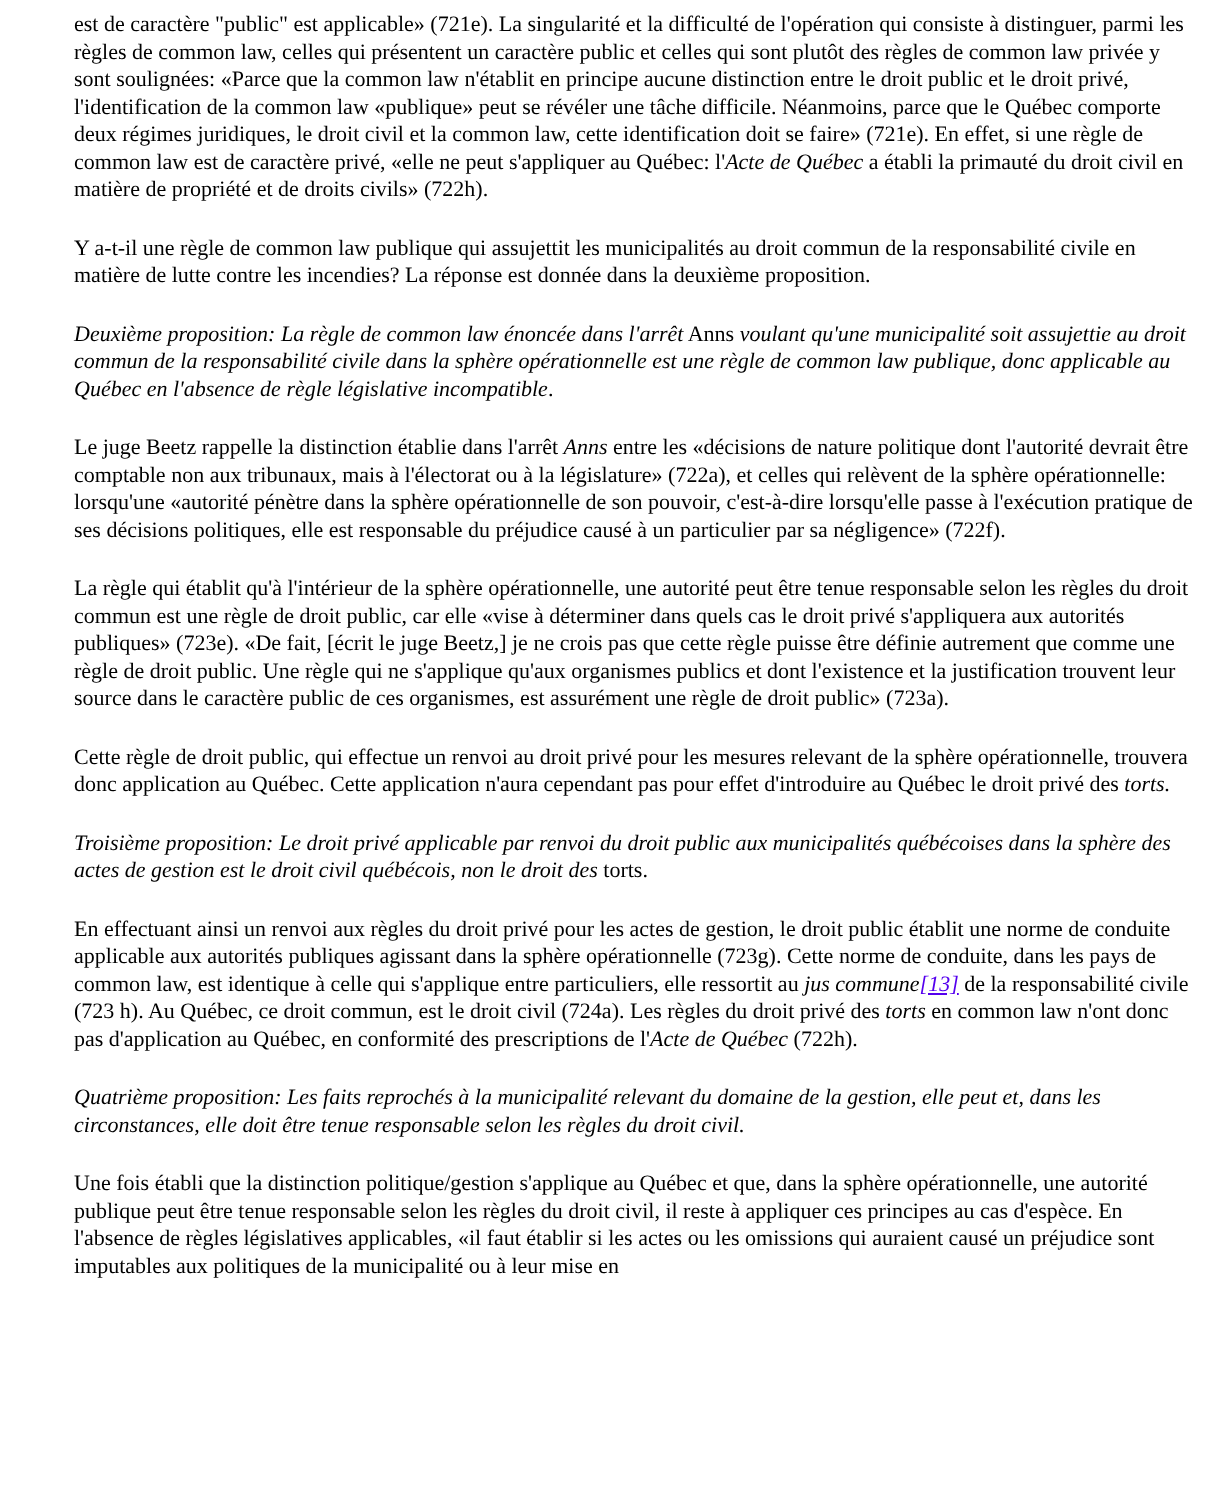est de caractère "public" est applicable» (721e). La singularité et la difficulté de l'opération qui consiste à distinguer, parmi les règles de common law, celles qui présentent un caractère public et celles qui sont plutôt des règles de common law privée y sont soulignées: «Parce que la common law n'établit en principe aucune distinction entre le droit public et le droit privé, l'identification de la common law «publique» peut se révéler une tâche difficile. Néanmoins, parce que le Québec comporte deux régimes juridiques, le droit civil et la common law, cette identification doit se faire» (721e). En effet, si une règle de common law est de caractère privé, «elle ne peut s'appliquer au Québec: l'Acte de Québec a établi la primauté du droit civil en matière de propriété et de droits civils» (722h).
Y a-t-il une règle de common law publique qui assujettit les municipalités au droit commun de la responsabilité civile en matière de lutte contre les incendies? La réponse est donnée dans la deuxième proposition.
Deuxième proposition: La règle de common law énoncée dans l'arrêt Anns voulant qu'une municipalité soit assujettie au droit commun de la responsabilité civile dans la sphère opérationnelle est une règle de common law publique, donc applicable au Québec en l'absence de règle législative incompatible.
Le juge Beetz rappelle la distinction établie dans l'arrêt Anns entre les «décisions de nature politique dont l'autorité devrait être comptable non aux tribunaux, mais à l'électorat ou à la législature» (722a), et celles qui relèvent de la sphère opérationnelle: lorsqu'une «autorité pénètre dans la sphère opérationnelle de son pouvoir, c'est-à-dire lorsqu'elle passe à l'exécution pratique de ses décisions politiques, elle est responsable du préjudice causé à un particulier par sa négligence» (722f).
La règle qui établit qu'à l'intérieur de la sphère opérationnelle, une autorité peut être tenue responsable selon les règles du droit commun est une règle de droit public, car elle «vise à déterminer dans quels cas le droit privé s'appliquera aux autorités publiques» (723e). «De fait, [écrit le juge Beetz,] je ne crois pas que cette règle puisse être définie autrement que comme une règle de droit public. Une règle qui ne s'applique qu'aux organismes publics et dont l'existence et la justification trouvent leur source dans le caractère public de ces organismes, est assurément une règle de droit public» (723a).
Cette règle de droit public, qui effectue un renvoi au droit privé pour les mesures relevant de la sphère opérationnelle, trouvera donc application au Québec. Cette application n'aura cependant pas pour effet d'introduire au Québec le droit privé des torts.
Troisième proposition: Le droit privé applicable par renvoi du droit public aux municipalités québécoises dans la sphère des actes de gestion est le droit civil québécois, non le droit des torts.
En effectuant ainsi un renvoi aux règles du droit privé pour les actes de gestion, le droit public établit une norme de conduite applicable aux autorités publiques agissant dans la sphère opérationnelle (723g). Cette norme de conduite, dans les pays de common law, est identique à celle qui s'applique entre particuliers, elle ressortit au jus commune[13] de la responsabilité civile (723 h). Au Québec, ce droit commun, est le droit civil (724a). Les règles du droit privé des torts en common law n'ont donc pas d'application au Québec, en conformité des prescriptions de l'Acte de Québec (722h).
Quatrième proposition: Les faits reprochés à la municipalité relevant du domaine de la gestion, elle peut et, dans les circonstances, elle doit être tenue responsable selon les règles du droit civil.
Une fois établi que la distinction politique/gestion s'applique au Québec et que, dans la sphère opérationnelle, une autorité publique peut être tenue responsable selon les règles du droit civil, il reste à appliquer ces principes au cas d'espèce. En l'absence de règles législatives applicables, «il faut établir si les actes ou les omissions qui auraient causé un préjudice sont imputables aux politiques de la municipalité ou à leur mise en